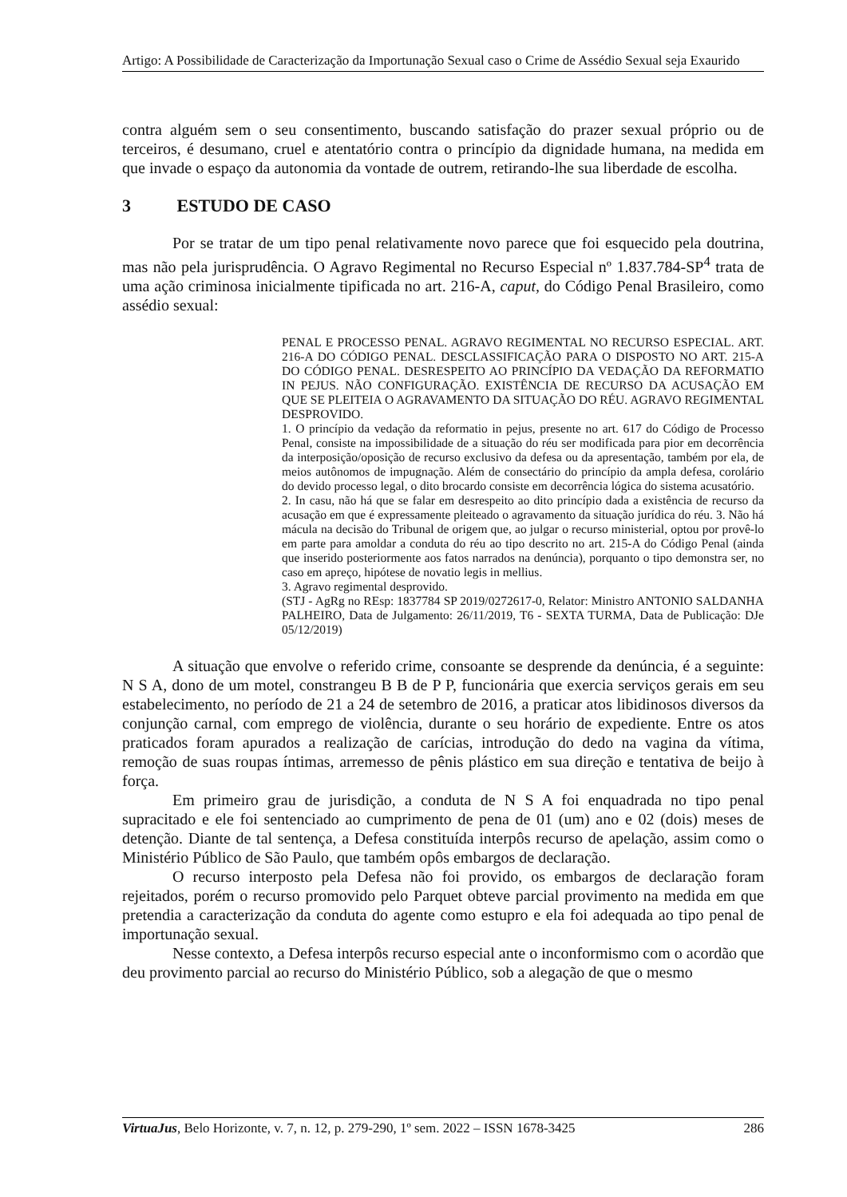Artigo: A Possibilidade de Caracterização da Importunação Sexual caso o Crime de Assédio Sexual seja Exaurido
contra alguém sem o seu consentimento, buscando satisfação do prazer sexual próprio ou de terceiros, é desumano, cruel e atentatório contra o princípio da dignidade humana, na medida em que invade o espaço da autonomia da vontade de outrem, retirando-lhe sua liberdade de escolha.
3 ESTUDO DE CASO
Por se tratar de um tipo penal relativamente novo parece que foi esquecido pela doutrina, mas não pela jurisprudência. O Agravo Regimental no Recurso Especial nº 1.837.784-SP<sup>4</sup> trata de uma ação criminosa inicialmente tipificada no art. 216-A, caput, do Código Penal Brasileiro, como assédio sexual:
PENAL E PROCESSO PENAL. AGRAVO REGIMENTAL NO RECURSO ESPECIAL. ART. 216-A DO CÓDIGO PENAL. DESCLASSIFICAÇÃO PARA O DISPOSTO NO ART. 215-A DO CÓDIGO PENAL. DESRESPEITO AO PRINCÍPIO DA VEDAÇÃO DA REFORMATIO IN PEJUS. NÃO CONFIGURAÇÃO. EXISTÊNCIA DE RECURSO DA ACUSAÇÃO EM QUE SE PLEITEIA O AGRAVAMENTO DA SITUAÇÃO DO RÉU. AGRAVO REGIMENTAL DESPROVIDO.
1. O princípio da vedação da reformatio in pejus, presente no art. 617 do Código de Processo Penal, consiste na impossibilidade de a situação do réu ser modificada para pior em decorrência da interposição/oposição de recurso exclusivo da defesa ou da apresentação, também por ela, de meios autônomos de impugnação. Além de consectário do princípio da ampla defesa, corolário do devido processo legal, o dito brocardo consiste em decorrência lógica do sistema acusatório.
2. In casu, não há que se falar em desrespeito ao dito princípio dada a existência de recurso da acusação em que é expressamente pleiteado o agravamento da situação jurídica do réu. 3. Não há mácula na decisão do Tribunal de origem que, ao julgar o recurso ministerial, optou por provê-lo em parte para amoldar a conduta do réu ao tipo descrito no art. 215-A do Código Penal (ainda que inserido posteriormente aos fatos narrados na denúncia), porquanto o tipo demonstra ser, no caso em apreço, hipótese de novatio legis in mellius.
3. Agravo regimental desprovido.
(STJ - AgRg no REsp: 1837784 SP 2019/0272617-0, Relator: Ministro ANTONIO SALDANHA PALHEIRO, Data de Julgamento: 26/11/2019, T6 - SEXTA TURMA, Data de Publicação: DJe 05/12/2019)
A situação que envolve o referido crime, consoante se desprende da denúncia, é a seguinte: N S A, dono de um motel, constrangeu B B de P P, funcionária que exercia serviços gerais em seu estabelecimento, no período de 21 a 24 de setembro de 2016, a praticar atos libidinosos diversos da conjunção carnal, com emprego de violência, durante o seu horário de expediente. Entre os atos praticados foram apurados a realização de carícias, introdução do dedo na vagina da vítima, remoção de suas roupas íntimas, arremesso de pênis plástico em sua direção e tentativa de beijo à força.
Em primeiro grau de jurisdição, a conduta de N S A foi enquadrada no tipo penal supracitado e ele foi sentenciado ao cumprimento de pena de 01 (um) ano e 02 (dois) meses de detenção. Diante de tal sentença, a Defesa constituída interpôs recurso de apelação, assim como o Ministério Público de São Paulo, que também opôs embargos de declaração.
O recurso interposto pela Defesa não foi provido, os embargos de declaração foram rejeitados, porém o recurso promovido pelo Parquet obteve parcial provimento na medida em que pretendia a caracterização da conduta do agente como estupro e ela foi adequada ao tipo penal de importunação sexual.
Nesse contexto, a Defesa interpôs recurso especial ante o inconformismo com o acordão que deu provimento parcial ao recurso do Ministério Público, sob a alegação de que o mesmo
VirtuaJus, Belo Horizonte, v. 7, n. 12, p. 279-290, 1º sem. 2022 – ISSN 1678-3425 286